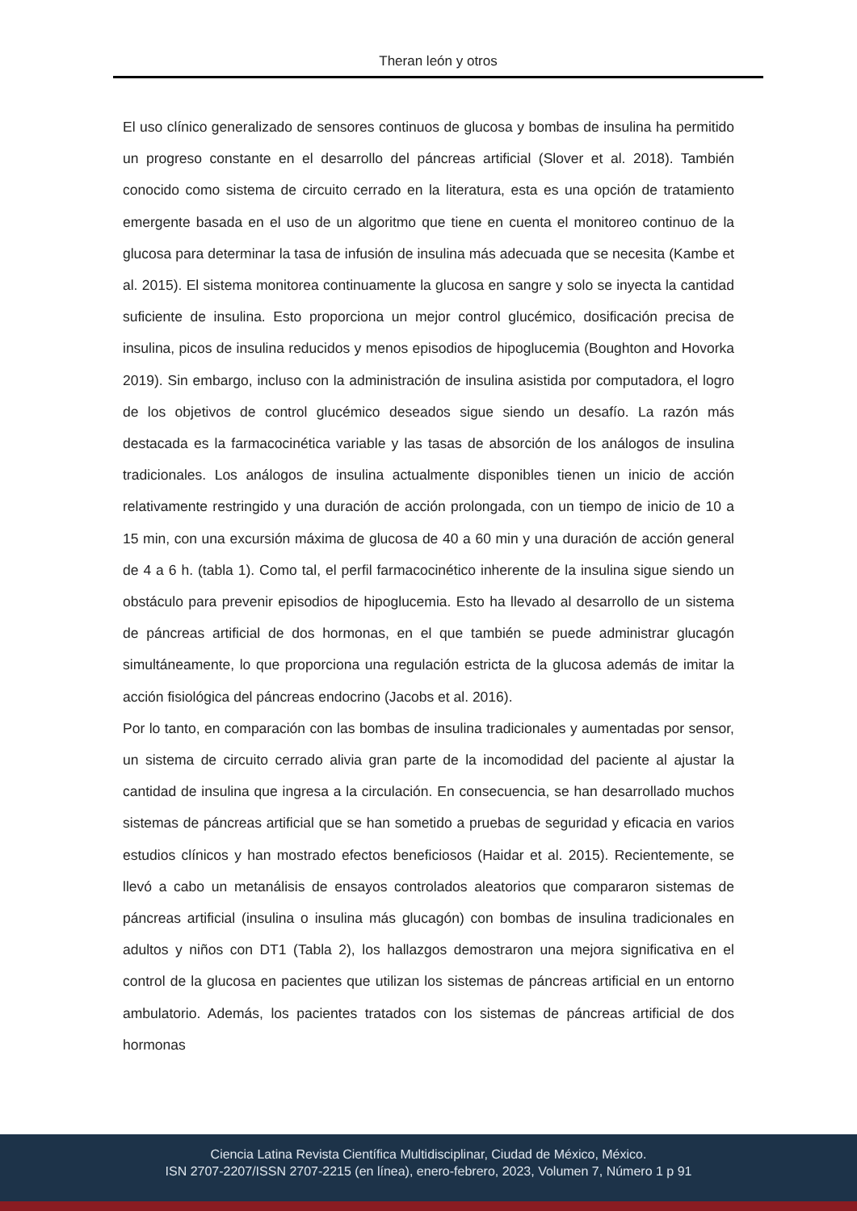Theran león y otros
El uso clínico generalizado de sensores continuos de glucosa y bombas de insulina ha permitido un progreso constante en el desarrollo del páncreas artificial (Slover et al. 2018). También conocido como sistema de circuito cerrado en la literatura, esta es una opción de tratamiento emergente basada en el uso de un algoritmo que tiene en cuenta el monitoreo continuo de la glucosa para determinar la tasa de infusión de insulina más adecuada que se necesita (Kambe et al. 2015). El sistema monitorea continuamente la glucosa en sangre y solo se inyecta la cantidad suficiente de insulina. Esto proporciona un mejor control glucémico, dosificación precisa de insulina, picos de insulina reducidos y menos episodios de hipoglucemia (Boughton and Hovorka 2019). Sin embargo, incluso con la administración de insulina asistida por computadora, el logro de los objetivos de control glucémico deseados sigue siendo un desafío. La razón más destacada es la farmacocinética variable y las tasas de absorción de los análogos de insulina tradicionales. Los análogos de insulina actualmente disponibles tienen un inicio de acción relativamente restringido y una duración de acción prolongada, con un tiempo de inicio de 10 a 15 min, con una excursión máxima de glucosa de 40 a 60 min y una duración de acción general de 4 a 6 h. (tabla 1). Como tal, el perfil farmacocinético inherente de la insulina sigue siendo un obstáculo para prevenir episodios de hipoglucemia. Esto ha llevado al desarrollo de un sistema de páncreas artificial de dos hormonas, en el que también se puede administrar glucagón simultáneamente, lo que proporciona una regulación estricta de la glucosa además de imitar la acción fisiológica del páncreas endocrino (Jacobs et al. 2016).
Por lo tanto, en comparación con las bombas de insulina tradicionales y aumentadas por sensor, un sistema de circuito cerrado alivia gran parte de la incomodidad del paciente al ajustar la cantidad de insulina que ingresa a la circulación. En consecuencia, se han desarrollado muchos sistemas de páncreas artificial que se han sometido a pruebas de seguridad y eficacia en varios estudios clínicos y han mostrado efectos beneficiosos (Haidar et al. 2015). Recientemente, se llevó a cabo un metanálisis de ensayos controlados aleatorios que compararon sistemas de páncreas artificial (insulina o insulina más glucagón) con bombas de insulina tradicionales en adultos y niños con DT1 (Tabla 2), los hallazgos demostraron una mejora significativa en el control de la glucosa en pacientes que utilizan los sistemas de páncreas artificial en un entorno ambulatorio. Además, los pacientes tratados con los sistemas de páncreas artificial de dos hormonas
Ciencia Latina Revista Científica Multidisciplinar, Ciudad de México, México.
ISN 2707-2207/ISSN 2707-2215 (en línea), enero-febrero, 2023, Volumen 7, Número 1 p 91